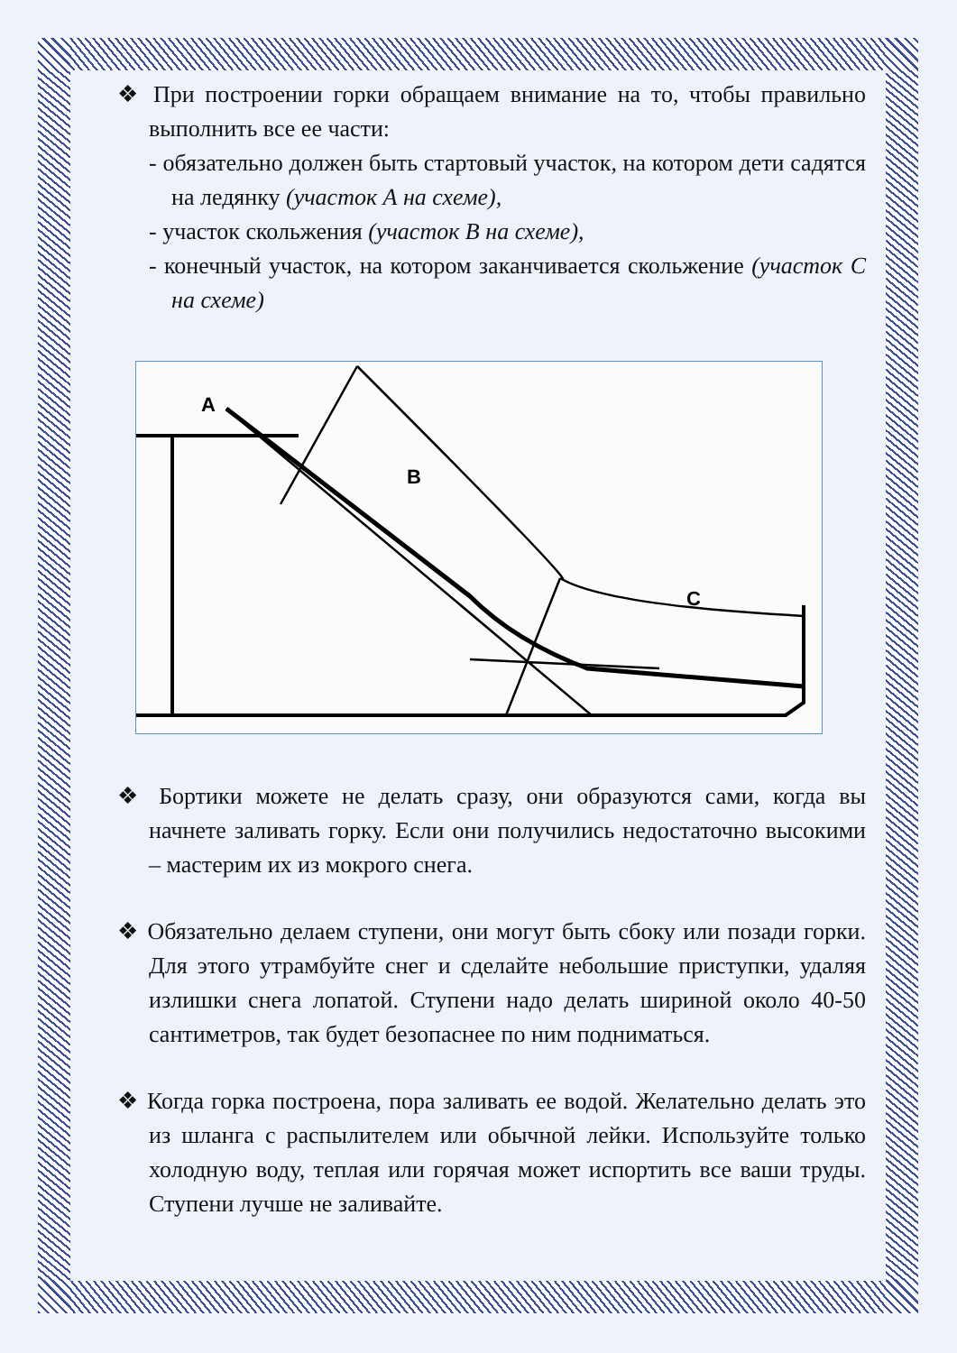❖ При построении горки обращаем внимание на то, чтобы правильно выполнить все ее части:
- обязательно должен быть стартовый участок, на котором дети садятся на ледянку (участок А на схеме),
- участок скольжения (участок В на схеме),
- конечный участок, на котором заканчивается скольжение (участок С на схеме)
A
B
C
❖ Бортики можете не делать сразу, они образуются сами, когда вы начнете заливать горку. Если они получились недостаточно высокими – мастерим их из мокрого снега.
❖ Обязательно делаем ступени, они могут быть сбоку или позади горки. Для этого утрамбуйте снег и сделайте небольшие приступки, удаляя излишки снега лопатой. Ступени надо делать шириной около 40-50 сантиметров, так будет безопаснее по ним подниматься.
❖ Когда горка построена, пора заливать ее водой. Желательно делать это из шланга с распылителем или обычной лейки. Используйте только холодную воду, теплая или горячая может испортить все ваши труды. Ступени лучше не заливайте.